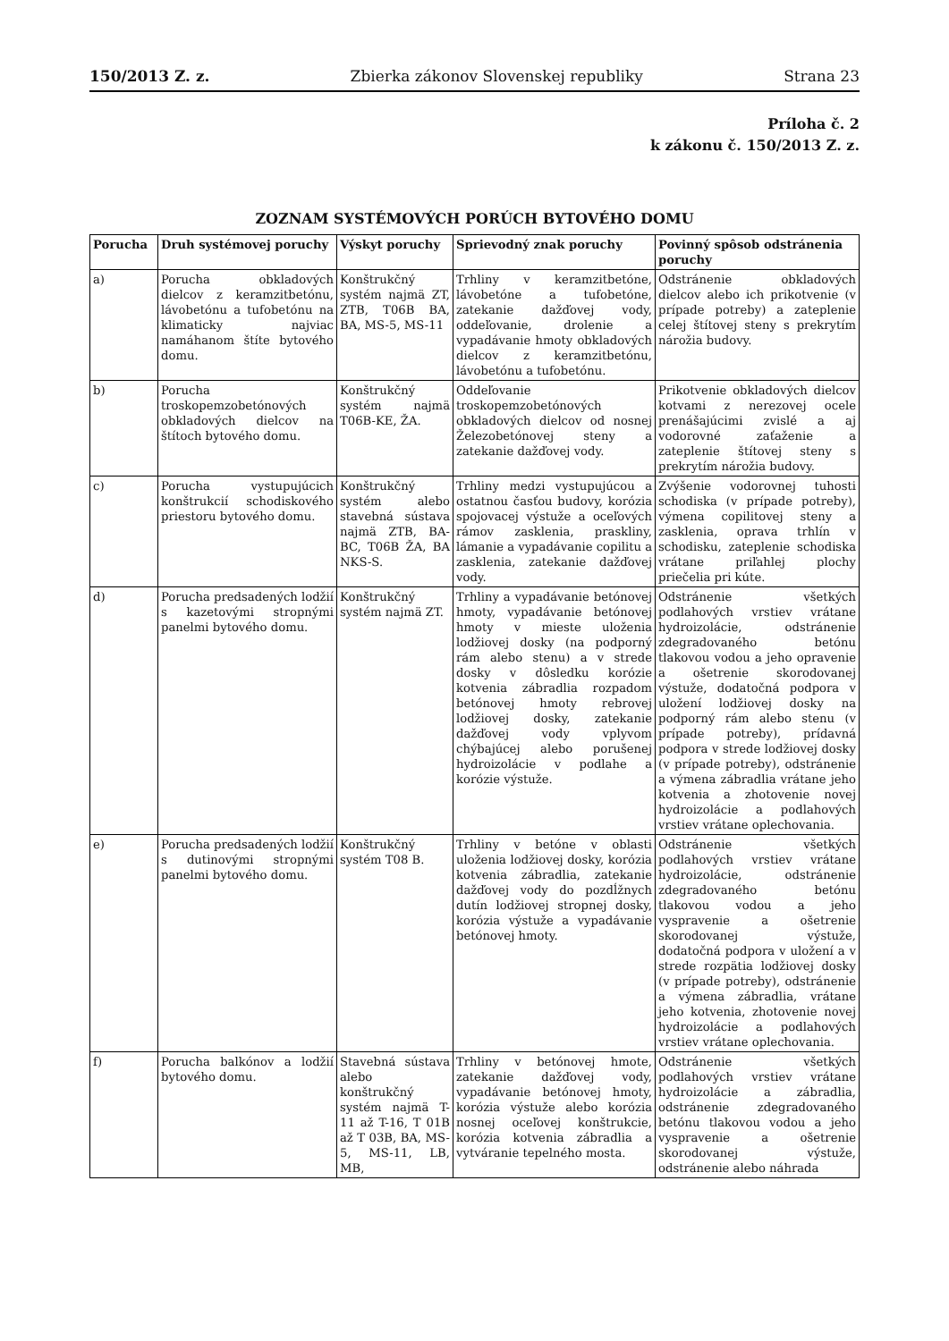150/2013 Z. z. Zbierka zákonov Slovenskej republiky Strana 23
Príloha č. 2
k zákonu č. 150/2013 Z. z.
ZOZNAM SYSTÉMOVÝCH PORÚCH BYTOVÉHO DOMU
| Porucha | Druh systémovej poruchy | Výskyt poruchy | Sprievodný znak poruchy | Povinný spôsob odstránenia poruchy |
| --- | --- | --- | --- | --- |
| a) | Porucha obkladových dielcov z keramzitbetónu, lávobetónu a tufobetónu na klimaticky najviac namáhanom štíte bytového domu. | Konštrukčný systém najmä ZT, ZTB, T06B BA, BA, MS-5, MS-11 | Trhliny v keramzitbetóne, lávobetóne a tufobetóne, zatekanie dažďovej vody, oddeľovanie, drolenie a vypadávanie hmoty obkladových dielcov z keramzitbetónu, lávobetónu a tufobetónu. | Odstránenie obkladových dielcov alebo ich prikotvenie (v prípade potreby) a zateplenie celej štítovej steny s prekrytím nárožia budovy. |
| b) | Porucha troskopemzobetónových obkladových dielcov na štítoch bytového domu. | Konštrukčný systém najmä T06B-KE, ŽA. | Oddeľovanie troskopemzobetónových obkladových dielcov od nosnej Železobetónovej steny a zatekanie dažďovej vody. | Prikotvenie obkladových dielcov kotvami z nerezovej ocele prenášajúcimi zvislé a aj vodorovné zaťaženie a zateplenie štítovej steny s prekrytím nárožia budovy. |
| c) | Porucha vystupujúcich konštrukcií schodiskového priestoru bytového domu. | Konštrukčný systém alebo stavebná sústava najmä ZTB, BA-BC, T06B ŽA, BA NKS-S. | Trhliny medzi vystupujúcou a ostatnou časťou budovy, korózia spojovacej výstuže a oceľových rámov zasklenia, praskliny, lámanie a vypadávanie copilitu a zasklenia, zatekanie dažďovej vody. | Zvýšenie vodorovnej tuhosti schodiska (v prípade potreby), výmena copilitovej steny a zasklenia, oprava trhlín v schodisku, zateplenie schodiska vrátane priľahlej plochy priečelia pri kúte. |
| d) | Porucha predsadených lodžií s kazetovými stropnými panelmi bytového domu. | Konštrukčný systém najmä ZT. | Trhliny a vypadávanie betónovej hmoty, vypadávanie betónovej hmoty v mieste uloženia lodžiovej dosky (na podporný rám alebo stenu) a v strede dosky v dôsledku korózie kotvenia zábradlia rozpadom betónovej hmoty rebrovej lodžiovej dosky, zatekanie dažďovej vody vplyvom chýbajúcej alebo porušenej hydroizolácie v podlahe a korózie výstuže. | Odstránenie všetkých podlahových vrstiev vrátane hydroizolácie, odstránenie zdegradovaného betónu tlakovou vodou a jeho opravenie a ošetrenie skorodovanej výstuže, dodatočná podpora v uložení lodžiovej dosky na podporný rám alebo stenu (v prípade potreby), prídavná podpora v strede lodžiovej dosky (v prípade potreby), odstránenie a výmena zábradlia vrátane jeho kotvenia a zhotovenie novej hydroizolácie a podlahových vrstiev vrátane oplechovania. |
| e) | Porucha predsadených lodžií s dutinovými stropnými panelmi bytového domu. | Konštrukčný systém T08 B. | Trhliny v betóne v oblasti uloženia lodžiovej dosky, korózia kotvenia zábradlia, zatekanie dažďovej vody do pozdĺžnych dutín lodžiovej stropnej dosky, korózia výstuže a vypadávanie betónovej hmoty. | Odstránenie všetkých podlahových vrstiev vrátane hydroizolácie, odstránenie zdegradovaného betónu tlakovou vodou a jeho vyspravenie a ošetrenie skorodovanej výstuže, dodatočná podpora v uložení a v strede rozpätia lodžiovej dosky (v prípade potreby), odstránenie a výmena zábradlia, vrátane jeho kotvenia, zhotovenie novej hydroizolácie a podlahových vrstiev vrátane oplechovania. |
| f) | Porucha balkónov a lodžií bytového domu. | Stavebná sústava alebo konštrukčný systém najmä T-11 až T-16, T 01B až T 03B, BA, MS-5, MS-11, LB, MB, | Trhliny v betónovej hmote, zatekanie dažďovej vody, vypadávanie betónovej hmoty, korózia výstuže alebo korózia nosnej oceľovej konštrukcie, korózia kotvenia zábradlia a vytváranie tepelného mosta. | Odstránenie všetkých podlahových vrstiev vrátane hydroizolácie a zábradlia, odstránenie zdegradovaného betónu tlakovou vodou a jeho vyspravenie a ošetrenie skorodovanej výstuže, odstránenie alebo náhrada |